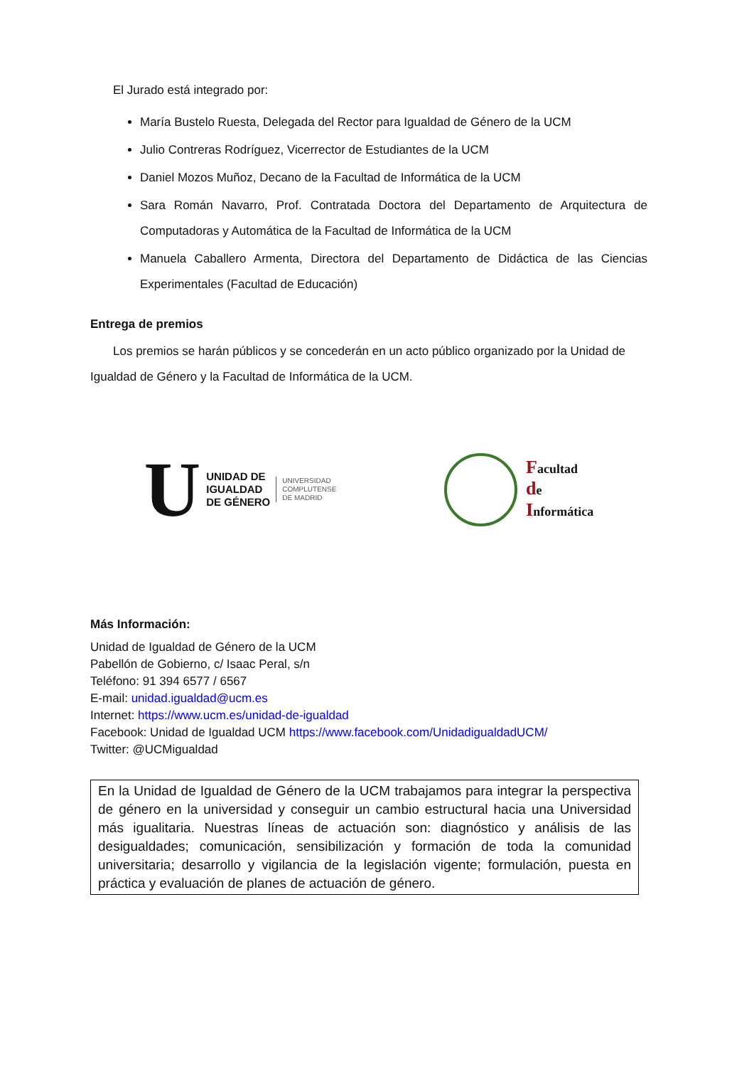El Jurado está integrado por:
María Bustelo Ruesta, Delegada del Rector para Igualdad de Género de la UCM
Julio Contreras Rodríguez, Vicerrector de Estudiantes de la UCM
Daniel Mozos Muñoz, Decano de la Facultad de Informática de la UCM
Sara Román Navarro, Prof. Contratada Doctora del Departamento de Arquitectura de Computadoras y Automática de la Facultad de Informática de la UCM
Manuela Caballero Armenta, Directora del Departamento de Didáctica de las Ciencias Experimentales (Facultad de Educación)
Entrega de premios
Los premios se harán públicos y se concederán en un acto público organizado por la Unidad de Igualdad de Género y la Facultad de Informática de la UCM.
U
UNIDAD DE
IGUALDAD
DE GÉNERO
UNIVERSIDAD
COMPLUTENSE
DE MADRID
Facultad
de
Informática
Más Información:
Unidad de Igualdad de Género de la UCM
Pabellón de Gobierno, c/ Isaac Peral, s/n
Teléfono: 91 394 6577 / 6567
E-mail: unidad.igualdad@ucm.es
Internet: https://www.ucm.es/unidad-de-igualdad
Facebook: Unidad de Igualdad UCM https://www.facebook.com/UnidadigualdadUCM/
Twitter: @UCMigualdad
En la Unidad de Igualdad de Género de la UCM trabajamos para integrar la perspectiva de género en la universidad y conseguir un cambio estructural hacia una Universidad más igualitaria. Nuestras líneas de actuación son: diagnóstico y análisis de las desigualdades; comunicación, sensibilización y formación de toda la comunidad universitaria; desarrollo y vigilancia de la legislación vigente; formulación, puesta en práctica y evaluación de planes de actuación de género.